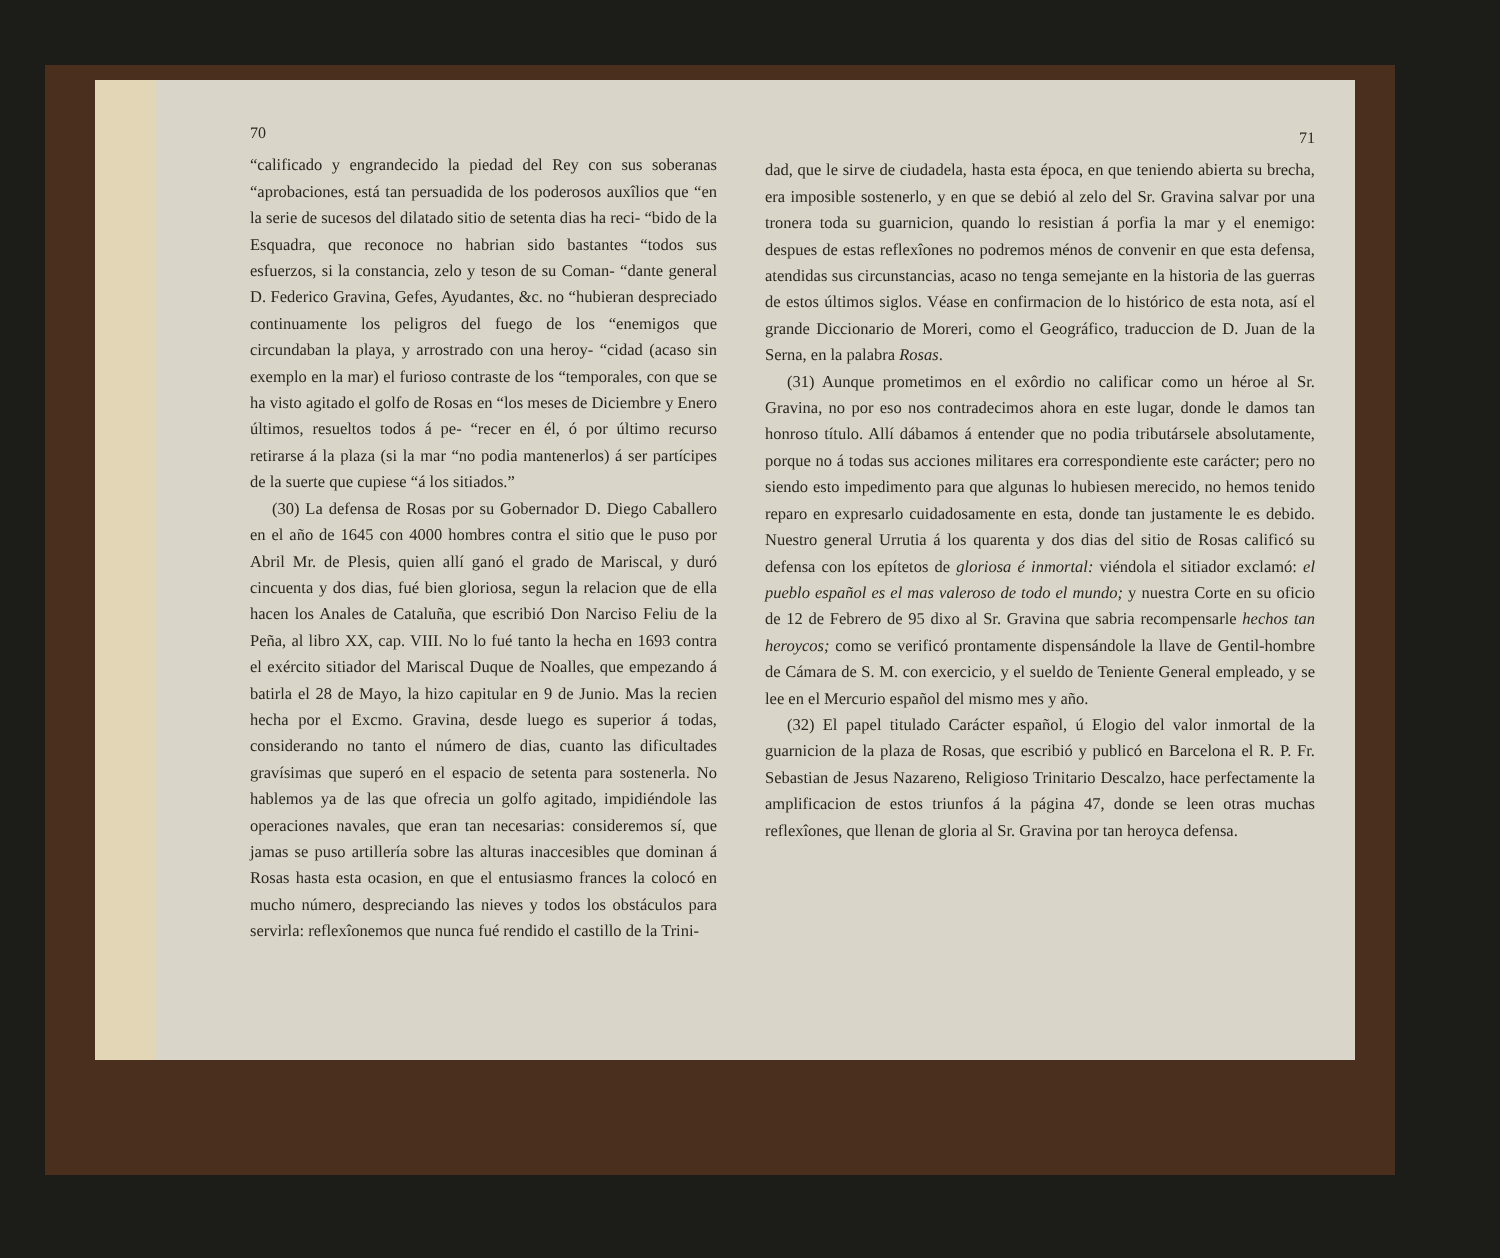70
“calificado y engrandecido la piedad del Rey con sus soberanas “aprobaciones, está tan persuadida de los poderosos auxîlios que “en la serie de sucesos del dilatado sitio de setenta dias ha reci- “bido de la Esquadra, que reconoce no habrian sido bastantes “todos sus esfuerzos, si la constancia, zelo y teson de su Coman- “dante general D. Federico Gravina, Gefes, Ayudantes, &c. no “hubieran despreciado continuamente los peligros del fuego de los “enemigos que circundaban la playa, y arrostrado con una heroy- “cidad (acaso sin exemplo en la mar) el furioso contraste de los “temporales, con que se ha visto agitado el golfo de Rosas en “los meses de Diciembre y Enero últimos, resueltos todos á pe- “recer en él, ó por último recurso retirarse á la plaza (si la mar “no podia mantenerlos) á ser partícipes de la suerte que cupiese “á los sitiados.”
(30) La defensa de Rosas por su Gobernador D. Diego Caballero en el año de 1645 con 4000 hombres contra el sitio que le puso por Abril Mr. de Plesis, quien allí ganó el grado de Mariscal, y duró cincuenta y dos dias, fué bien gloriosa, segun la relacion que de ella hacen los Anales de Cataluña, que escribió Don Narciso Feliu de la Peña, al libro XX, cap. VIII. No lo fué tanto la hecha en 1693 contra el exército sitiador del Mariscal Duque de Noalles, que empezando á batirla el 28 de Mayo, la hizo capitular en 9 de Junio. Mas la recien hecha por el Excmo. Gravina, desde luego es superior á todas, considerando no tanto el número de dias, cuanto las dificultades gravísimas que superó en el espacio de setenta para sostenerla. No hablemos ya de las que ofrecia un golfo agitado, impidiéndole las operaciones navales, que eran tan necesarias: consideremos sí, que jamas se puso artillería sobre las alturas inaccesibles que dominan á Rosas hasta esta ocasion, en que el entusiasmo frances la colocó en mucho número, despreciando las nieves y todos los obstáculos para servirla: reflexîonemos que nunca fué rendido el castillo de la Trini-
71
dad, que le sirve de ciudadela, hasta esta época, en que teniendo abierta su brecha, era imposible sostenerlo, y en que se debió al zelo del Sr. Gravina salvar por una tronera toda su guarnicion, quando lo resistian á porfia la mar y el enemigo: despues de estas reflexîones no podremos ménos de convenir en que esta defensa, atendidas sus circunstancias, acaso no tenga semejante en la historia de las guerras de estos últimos siglos. Véase en confirmacion de lo histórico de esta nota, así el grande Diccionario de Moreri, como el Geográfico, traduccion de D. Juan de la Serna, en la palabra Rosas.
(31) Aunque prometimos en el exôrdio no calificar como un héroe al Sr. Gravina, no por eso nos contradecimos ahora en este lugar, donde le damos tan honroso título. Allí dábamos á entender que no podia tributársele absolutamente, porque no á todas sus acciones militares era correspondiente este carácter; pero no siendo esto impedimento para que algunas lo hubiesen merecido, no hemos tenido reparo en expresarlo cuidadosamente en esta, donde tan justamente le es debido. Nuestro general Urrutia á los quarenta y dos dias del sitio de Rosas calificó su defensa con los epítetos de gloriosa é inmortal: viéndola el sitiador exclamó: el pueblo español es el mas valeroso de todo el mundo; y nuestra Corte en su oficio de 12 de Febrero de 95 dixo al Sr. Gravina que sabria recompensarle hechos tan heroycos; como se verificó prontamente dispensándole la llave de Gentil-hombre de Cámara de S. M. con exercicio, y el sueldo de Teniente General empleado, y se lee en el Mercurio español del mismo mes y año.
(32) El papel titulado Carácter español, ú Elogio del valor inmortal de la guarnicion de la plaza de Rosas, que escribió y publicó en Barcelona el R. P. Fr. Sebastian de Jesus Nazareno, Religioso Trinitario Descalzo, hace perfectamente la amplificacion de estos triunfos á la página 47, donde se leen otras muchas reflexîones, que llenan de gloria al Sr. Gravina por tan heroyca defensa.